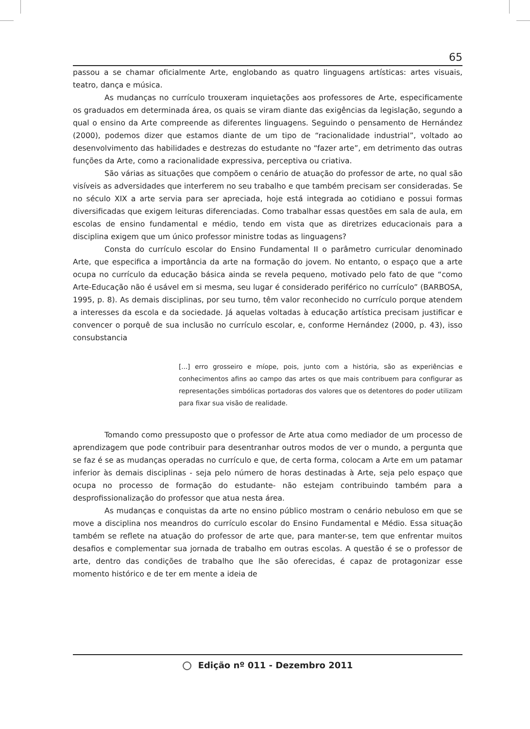65
passou a se chamar oficialmente Arte, englobando as quatro linguagens artísticas: artes visuais, teatro, dança e música.
As mudanças no currículo trouxeram inquietações aos professores de Arte, especificamente os graduados em determinada área, os quais se viram diante das exigências da legislação, segundo a qual o ensino da Arte compreende as diferentes linguagens. Seguindo o pensamento de Hernández (2000), podemos dizer que estamos diante de um tipo de “racionalidade industrial”, voltado ao desenvolvimento das habilidades e destrezas do estudante no “fazer arte”, em detrimento das outras funções da Arte, como a racionalidade expressiva, perceptiva ou criativa.
São várias as situações que compõem o cenário de atuação do professor de arte, no qual são visíveis as adversidades que interferem no seu trabalho e que também precisam ser consideradas. Se no século XIX a arte servia para ser apreciada, hoje está integrada ao cotidiano e possui formas diversificadas que exigem leituras diferenciadas. Como trabalhar essas questões em sala de aula, em escolas de ensino fundamental e médio, tendo em vista que as diretrizes educacionais para a disciplina exigem que um único professor ministre todas as linguagens?
Consta do currículo escolar do Ensino Fundamental II o parâmetro curricular denominado Arte, que especifica a importância da arte na formação do jovem. No entanto, o espaço que a arte ocupa no currículo da educação básica ainda se revela pequeno, motivado pelo fato de que “como Arte-Educação não é usável em si mesma, seu lugar é considerado periférico no currículo” (BARBOSA, 1995, p. 8). As demais disciplinas, por seu turno, têm valor reconhecido no currículo porque atendem a interesses da escola e da sociedade. Já aquelas voltadas à educação artística precisam justificar e convencer o porquê de sua inclusão no currículo escolar, e, conforme Hernández (2000, p. 43), isso consubstancia
[...] erro grosseiro e míope, pois, junto com a história, são as experiências e conhecimentos afins ao campo das artes os que mais contribuem para configurar as representações simbólicas portadoras dos valores que os detentores do poder utilizam para fixar sua visão de realidade.
Tomando como pressuposto que o professor de Arte atua como mediador de um processo de aprendizagem que pode contribuir para desentranhar outros modos de ver o mundo, a pergunta que se faz é se as mudanças operadas no currículo e que, de certa forma, colocam a Arte em um patamar inferior às demais disciplinas - seja pelo número de horas destinadas à Arte, seja pelo espaço que ocupa no processo de formação do estudante- não estejam contribuindo também para a desprofissionalização do professor que atua nesta área.
As mudanças e conquistas da arte no ensino público mostram o cenário nebuloso em que se move a disciplina nos meandros do currículo escolar do Ensino Fundamental e Médio. Essa situação também se reflete na atuação do professor de arte que, para manter-se, tem que enfrentar muitos desafios e complementar sua jornada de trabalho em outras escolas. A questão é se o professor de arte, dentro das condições de trabalho que lhe são oferecidas, é capaz de protagonizar esse momento histórico e de ter em mente a ideia de
Edição nº 011 - Dezembro 2011